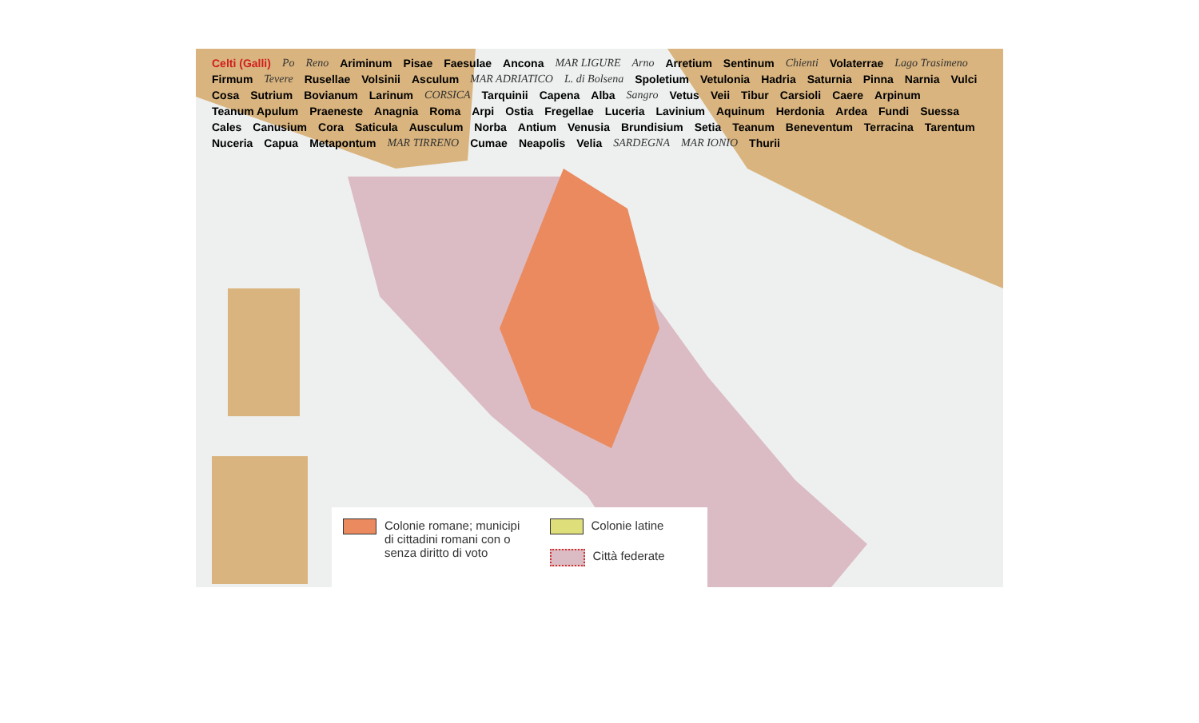Celti (Galli) Po Reno Ariminum Pisae Faesulae Ancona MAR LIGURE Arno Arretium Sentinum Chienti Volaterrae Lago Trasimeno Firmum Tevere Rusellae Volsinii Asculum MAR ADRIATICO L. di Bolsena Spoletium Vetulonia Hadria Saturnia Pinna Narnia Vulci Cosa Sutrium Bovianum Larinum CORSICA Tarquinii Capena Alba Sangro Vetus Veii Tibur Carsioli Caere Arpinum Teanum Apulum Praeneste Anagnia Roma Arpi Ostia Fregellae Luceria Lavinium Aquinum Herdonia Ardea Fundi Suessa Cales Canusium Cora Saticula Ausculum Norba Antium Venusia Brundisium Setia Teanum Beneventum Terracina Tarentum Nuceria Capua Metapontum MAR TIRRENO Cumae Neapolis Velia SARDEGNA MAR IONIO Thurii
Colonie romane; municipi di cittadini romani con o senza diritto di voto
Colonie latine
Città federate